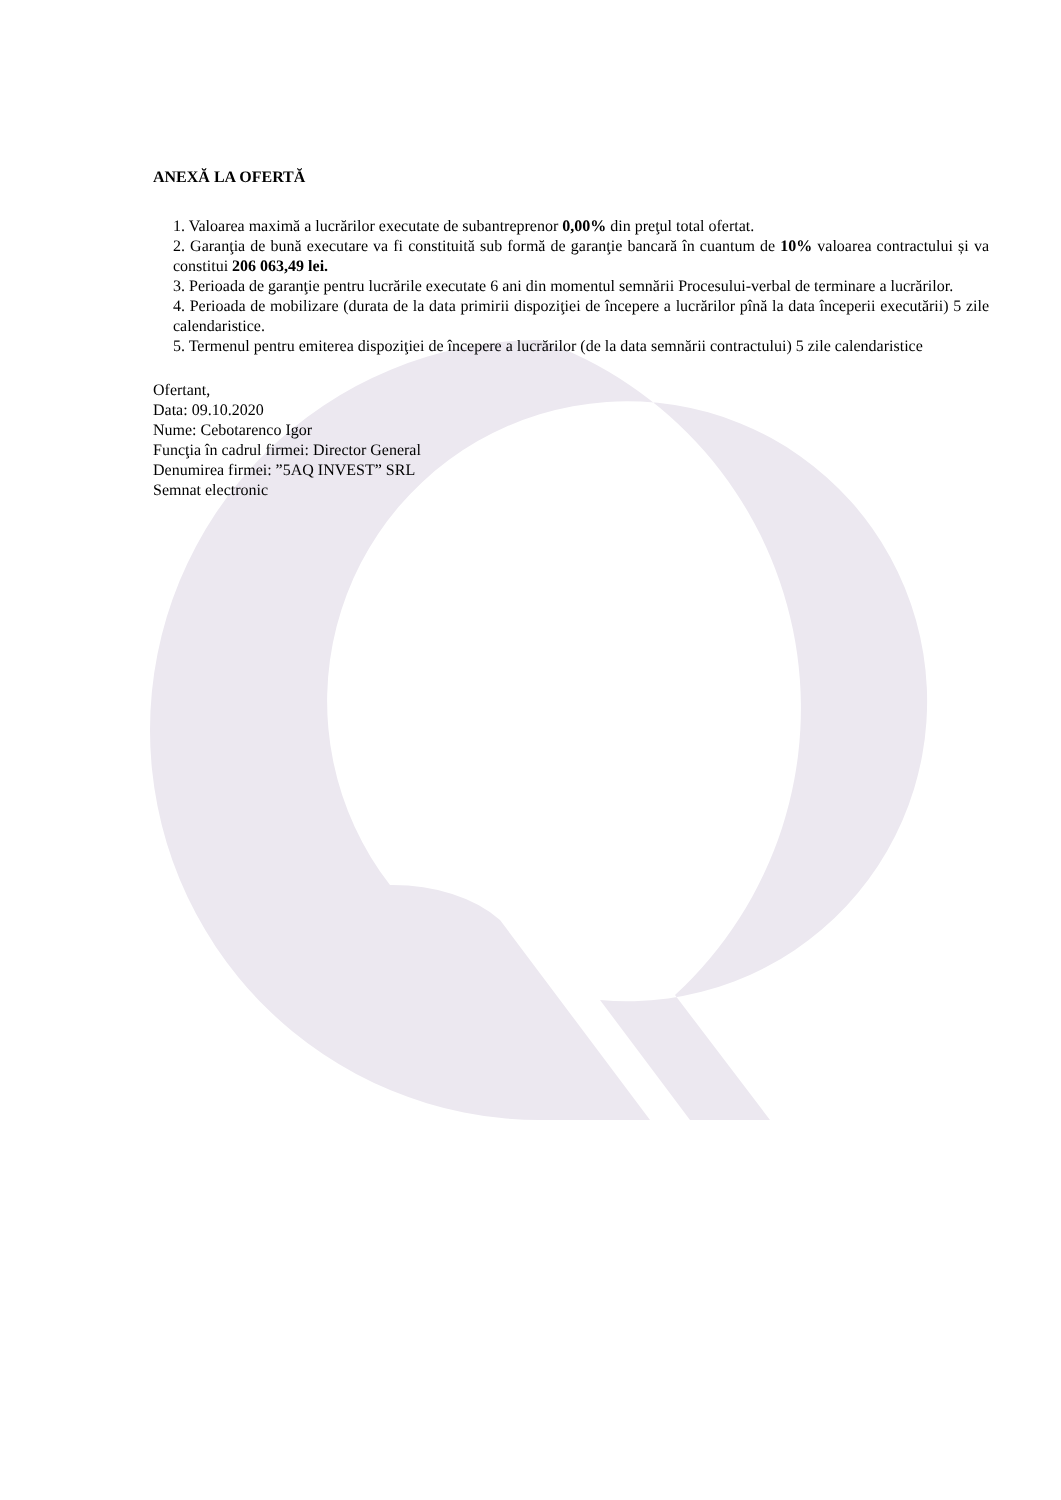ANEXĂ LA OFERTĂ
1. Valoarea maximă a lucrărilor executate de subantreprenor 0,00% din preţul total ofertat.
2. Garanţia de bună executare va fi constituită sub formă de garanţie bancară în cuantum de 10% valoarea contractului și va constitui 206 063,49 lei.
3. Perioada de garanţie pentru lucrările executate 6 ani din momentul semnării Procesului-verbal de terminare a lucrărilor.
4. Perioada de mobilizare (durata de la data primirii dispoziţiei de începere a lucrărilor pînă la data începerii executării) 5 zile calendaristice.
5. Termenul pentru emiterea dispoziţiei de începere a lucrărilor (de la data semnării contractului) 5 zile calendaristice
Ofertant,
Data: 09.10.2020
Nume: Cebotarenco Igor
Funcţia în cadrul firmei: Director General
Denumirea firmei: ”5AQ INVEST” SRL
Semnat electronic